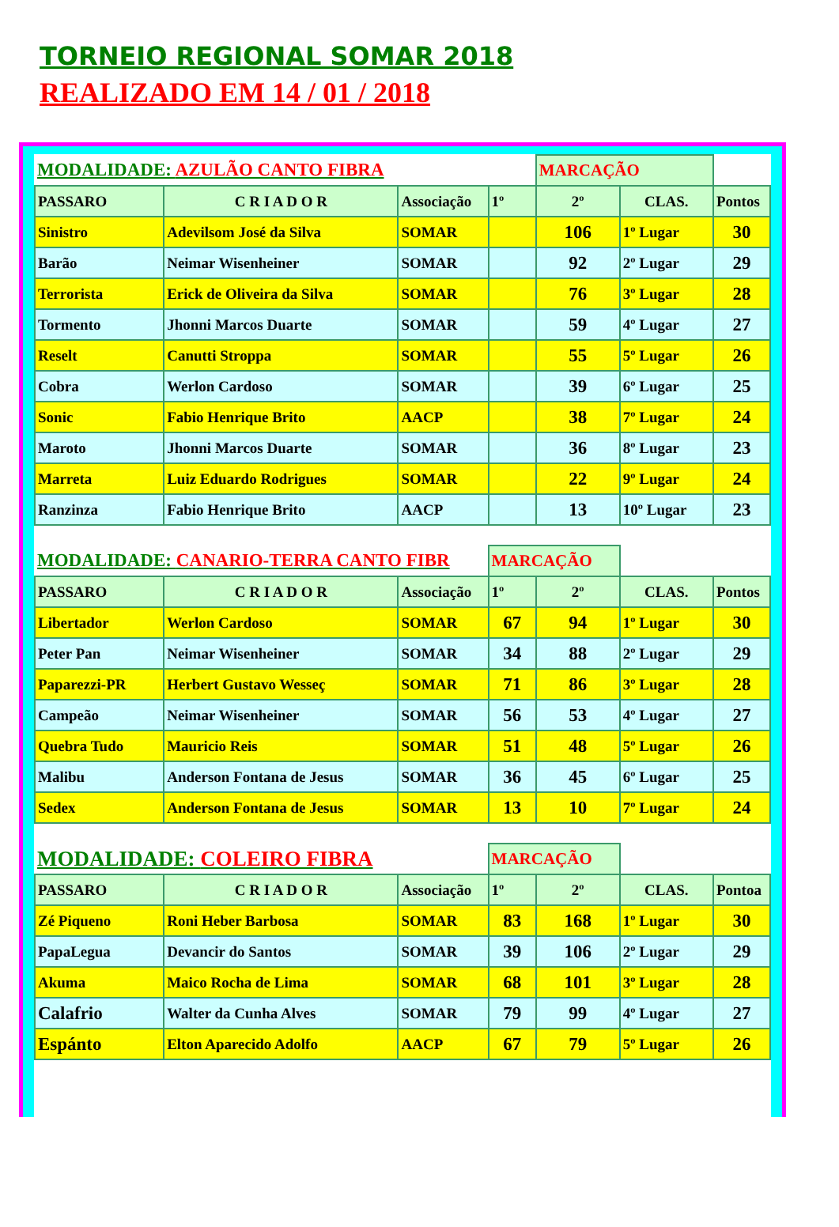TORNEIO REGIONAL SOMAR 2018
REALIZADO EM 14 / 01 / 2018
| MODALIDADE: AZULÃO CANTO FIBRA | | | | MARCAÇÃO | | |
| PASSARO | C R I A D O R | Associação | 1º | 2º | CLAS. | Pontos |
| Sinistro | Adevilsom José da Silva | SOMAR | | 106 | 1º Lugar | 30 |
| Barão | Neimar Wisenheiner | SOMAR | | 92 | 2º Lugar | 29 |
| Terrorista | Erick de Oliveira da Silva | SOMAR | | 76 | 3º Lugar | 28 |
| Tormento | Jhonni Marcos Duarte | SOMAR | | 59 | 4º Lugar | 27 |
| Reselt | Canutti Stroppa | SOMAR | | 55 | 5º Lugar | 26 |
| Cobra | Werlon Cardoso | SOMAR | | 39 | 6º Lugar | 25 |
| Sonic | Fabio Henrique Brito | AACP | | 38 | 7º Lugar | 24 |
| Maroto | Jhonni Marcos Duarte | SOMAR | | 36 | 8º Lugar | 23 |
| Marreta | Luiz Eduardo Rodrigues | SOMAR | | 22 | 9º Lugar | 24 |
| Ranzinza | Fabio Henrique Brito | AACP | | 13 | 10º Lugar | 23 |
| MODALIDADE: CANARIO-TERRA CANTO FIBR | | | MARCAÇÃO | | | |
| PASSARO | C R I A D O R | Associação | 1º | 2º | CLAS. | Pontos |
| Libertador | Werlon Cardoso | SOMAR | 67 | 94 | 1º Lugar | 30 |
| Peter Pan | Neimar Wisenheiner | SOMAR | 34 | 88 | 2º Lugar | 29 |
| Paparezzi-PR | Herbert Gustavo Wesseç | SOMAR | 71 | 86 | 3º Lugar | 28 |
| Campeão | Neimar Wisenheiner | SOMAR | 56 | 53 | 4º Lugar | 27 |
| Quebra Tudo | Mauricio Reis | SOMAR | 51 | 48 | 5º Lugar | 26 |
| Malibu | Anderson Fontana de Jesus | SOMAR | 36 | 45 | 6º Lugar | 25 |
| Sedex | Anderson Fontana de Jesus | SOMAR | 13 | 10 | 7º Lugar | 24 |
| MODALIDADE: COLEIRO FIBRA | | | MARCAÇÃO | | | |
| PASSARO | C R I A D O R | Associação | 1º | 2º | CLAS. | Pontoa |
| Zé Piqueno | Roni Heber Barbosa | SOMAR | 83 | 168 | 1º Lugar | 30 |
| PapaLegua | Devancir do Santos | SOMAR | 39 | 106 | 2º Lugar | 29 |
| Akuma | Maico Rocha de Lima | SOMAR | 68 | 101 | 3º Lugar | 28 |
| Calafrio | Walter da Cunha Alves | SOMAR | 79 | 99 | 4º Lugar | 27 |
| Espánto | Elton Aparecido Adolfo | AACP | 67 | 79 | 5º Lugar | 26 |